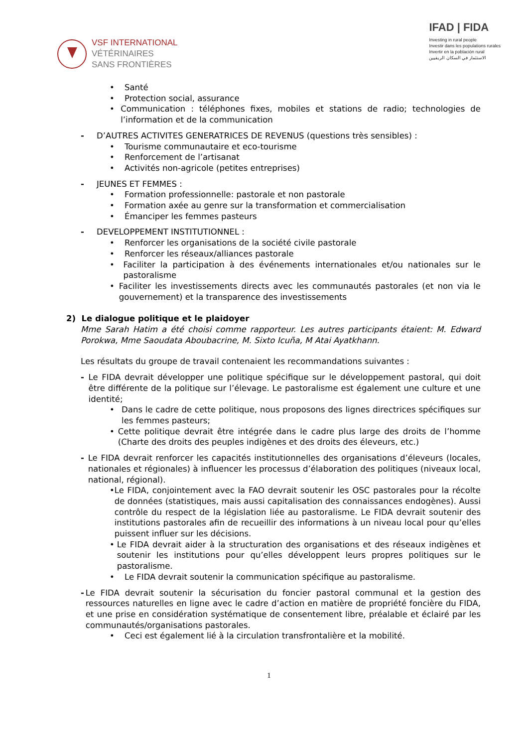VSF INTERNATIONAL
VÉTÉRINAIRES
SANS FRONTIÈRES
IFAD | FIDA
Investing in rural people
Investir dans les populations rurales
Invertir en la población rural
الاستثمار في السكان الريفيين
• Santé
• Protection social, assurance
• Communication : téléphones fixes, mobiles et stations de radio; technologies de l’information et de la communication
- D’AUTRES ACTIVITES GENERATRICES DE REVENUS (questions très sensibles) :
• Tourisme communautaire et eco-tourisme
• Renforcement de l’artisanat
• Activités non-agricole (petites entreprises)
- JEUNES ET FEMMES :
• Formation professionnelle: pastorale et non pastorale
• Formation axée au genre sur la transformation et commercialisation
• Émanciper les femmes pasteurs
- DEVELOPPEMENT INSTITUTIONNEL :
• Renforcer les organisations de la société civile pastorale
• Renforcer les réseaux/alliances pastorale
• Faciliter la participation à des événements internationales et/ou nationales sur le pastoralisme
• Faciliter les investissements directs avec les communautés pastorales (et non via le gouvernement) et la transparence des investissements
2) Le dialogue politique et le plaidoyer
Mme Sarah Hatim a été choisi comme rapporteur. Les autres participants étaient: M. Edward Porokwa, Mme Saoudata Aboubacrine, M. Sixto Icuña, M Atai Ayatkhann.
Les résultats du groupe de travail contenaient les recommandations suivantes :
- Le FIDA devrait développer une politique spécifique sur le développement pastoral, qui doit être différente de la politique sur l’élevage. Le pastoralisme est également une culture et une identité;
• Dans le cadre de cette politique, nous proposons des lignes directrices spécifiques sur les femmes pasteurs;
• Cette politique devrait être intégrée dans le cadre plus large des droits de l’homme (Charte des droits des peuples indigènes et des droits des éleveurs, etc.)
- Le FIDA devrait renforcer les capacités institutionnelles des organisations d’éleveurs (locales, nationales et régionales) à influencer les processus d’élaboration des politiques (niveaux local, national, régional).
• Le FIDA, conjointement avec la FAO devrait soutenir les OSC pastorales pour la récolte de données (statistiques, mais aussi capitalisation des connaissances endogènes). Aussi contrôle du respect de la législation liée au pastoralisme. Le FIDA devrait soutenir des institutions pastorales afin de recueillir des informations à un niveau local pour qu’elles puissent influer sur les décisions.
• Le FIDA devrait aider à la structuration des organisations et des réseaux indigènes et soutenir les institutions pour qu’elles développent leurs propres politiques sur le pastoralisme.
• Le FIDA devrait soutenir la communication spécifique au pastoralisme.
- Le FIDA devrait soutenir la sécurisation du foncier pastoral communal et la gestion des ressources naturelles en ligne avec le cadre d’action en matière de propriété foncière du FIDA, et une prise en considération systématique de consentement libre, préalable et éclairé par les communautés/organisations pastorales.
• Ceci est également lié à la circulation transfrontalière et la mobilité.
1